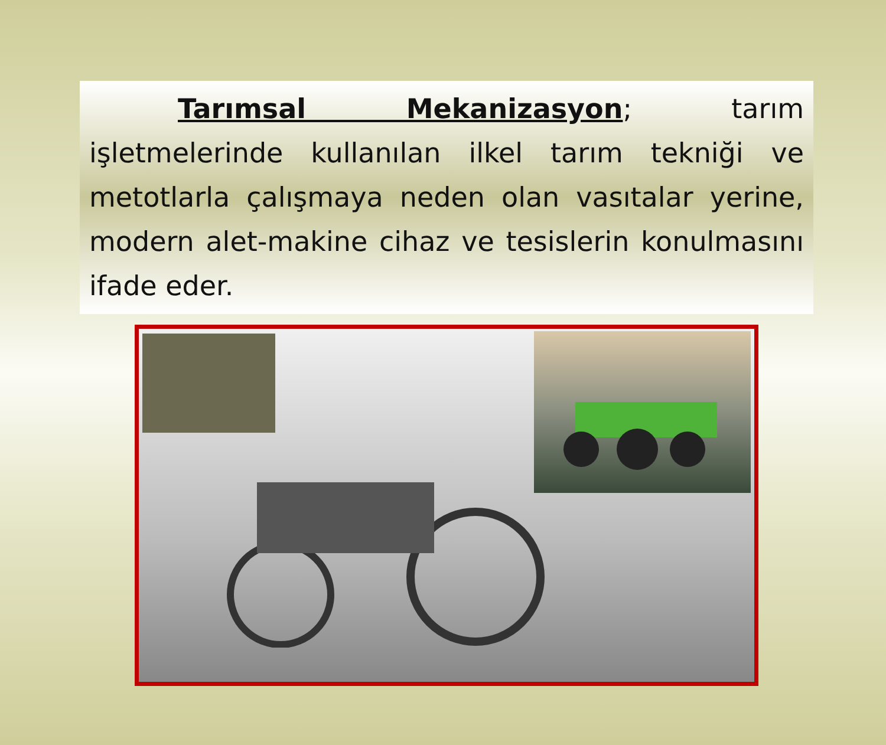Tarımsal Mekanizasyon; tarım işletmelerinde kullanılan ilkel tarım tekniği ve metotlarla çalışmaya neden olan vasıtalar yerine, modern alet-makine cihaz ve tesislerin konulmasını ifade eder.